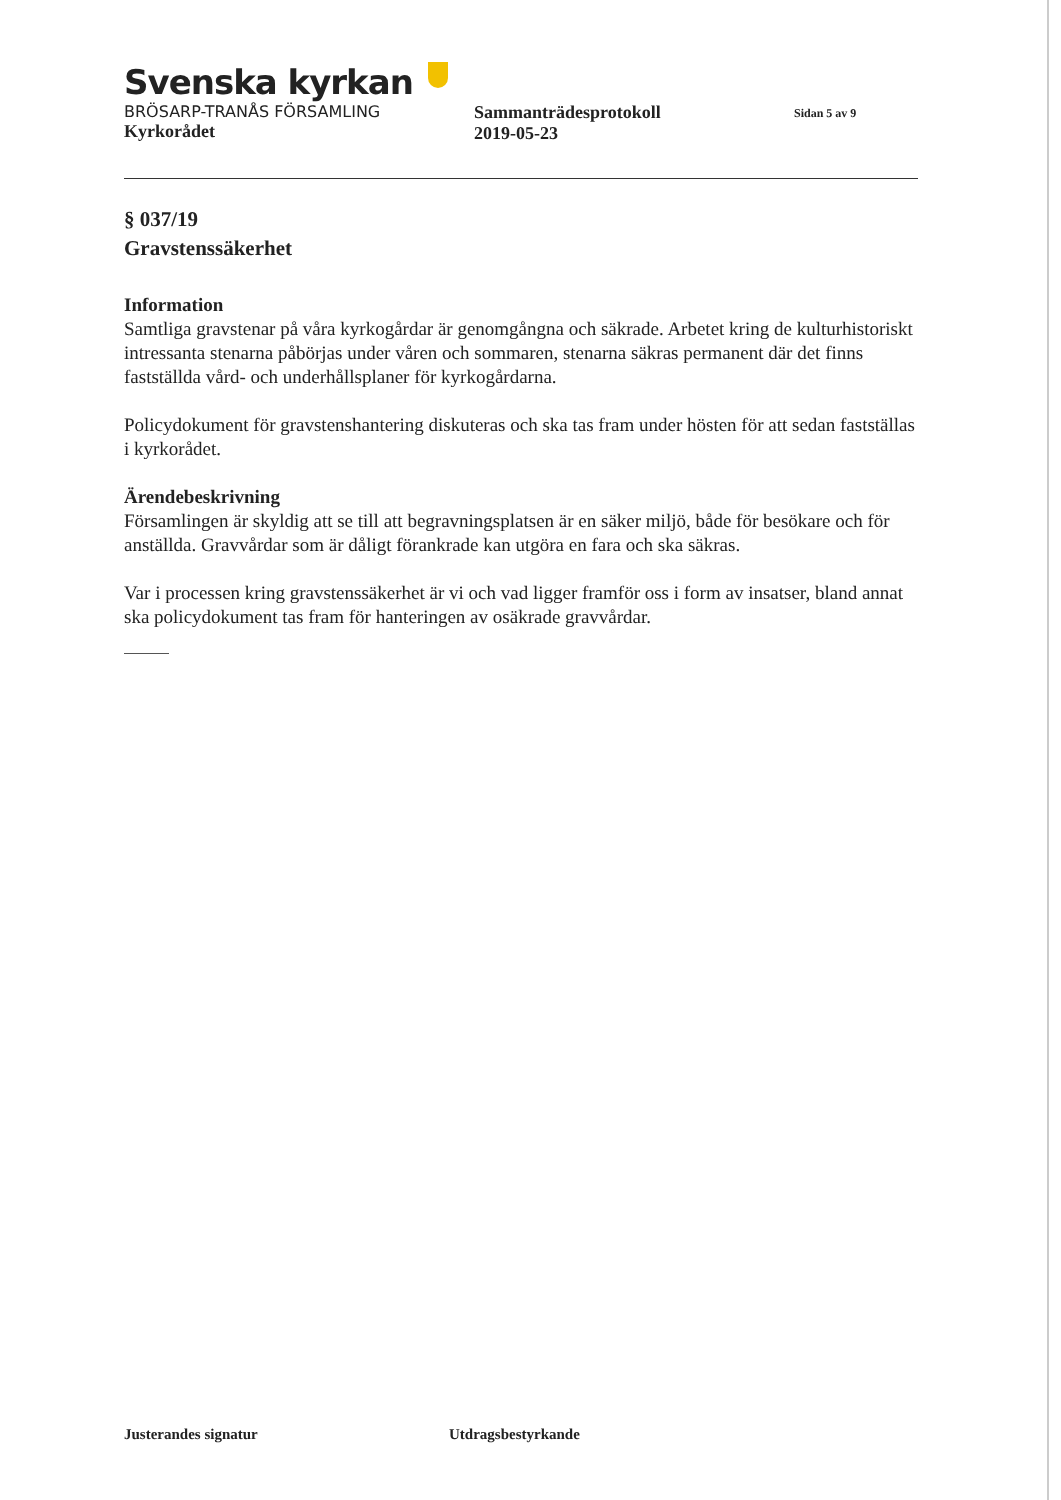Svenska kyrkan
BRÖSARP-TRANÅS FÖRSAMLING
Kyrkorådet
Sammanträdesprotokoll
2019-05-23
Sidan 5 av 9
§ 037/19
Gravstenssäkerhet
Information
Samtliga gravstenar på våra kyrkogårdar är genomgångna och säkrade. Arbetet kring de kulturhistoriskt intressanta stenarna påbörjas under våren och sommaren, stenarna säkras permanent där det finns fastställda vård- och underhållsplaner för kyrkogårdarna.
Policydokument för gravstenshantering diskuteras och ska tas fram under hösten för att sedan fastställas i kyrkorådet.
Ärendebeskrivning
Församlingen är skyldig att se till att begravningsplatsen är en säker miljö, både för besökare och för anställda. Gravvårdar som är dåligt förankrade kan utgöra en fara och ska säkras.
Var i processen kring gravstenssäkerhet är vi och vad ligger framför oss i form av insatser, bland annat ska policydokument tas fram för hanteringen av osäkrade gravvårdar.
Justerandes signatur Utdragsbestyrkande